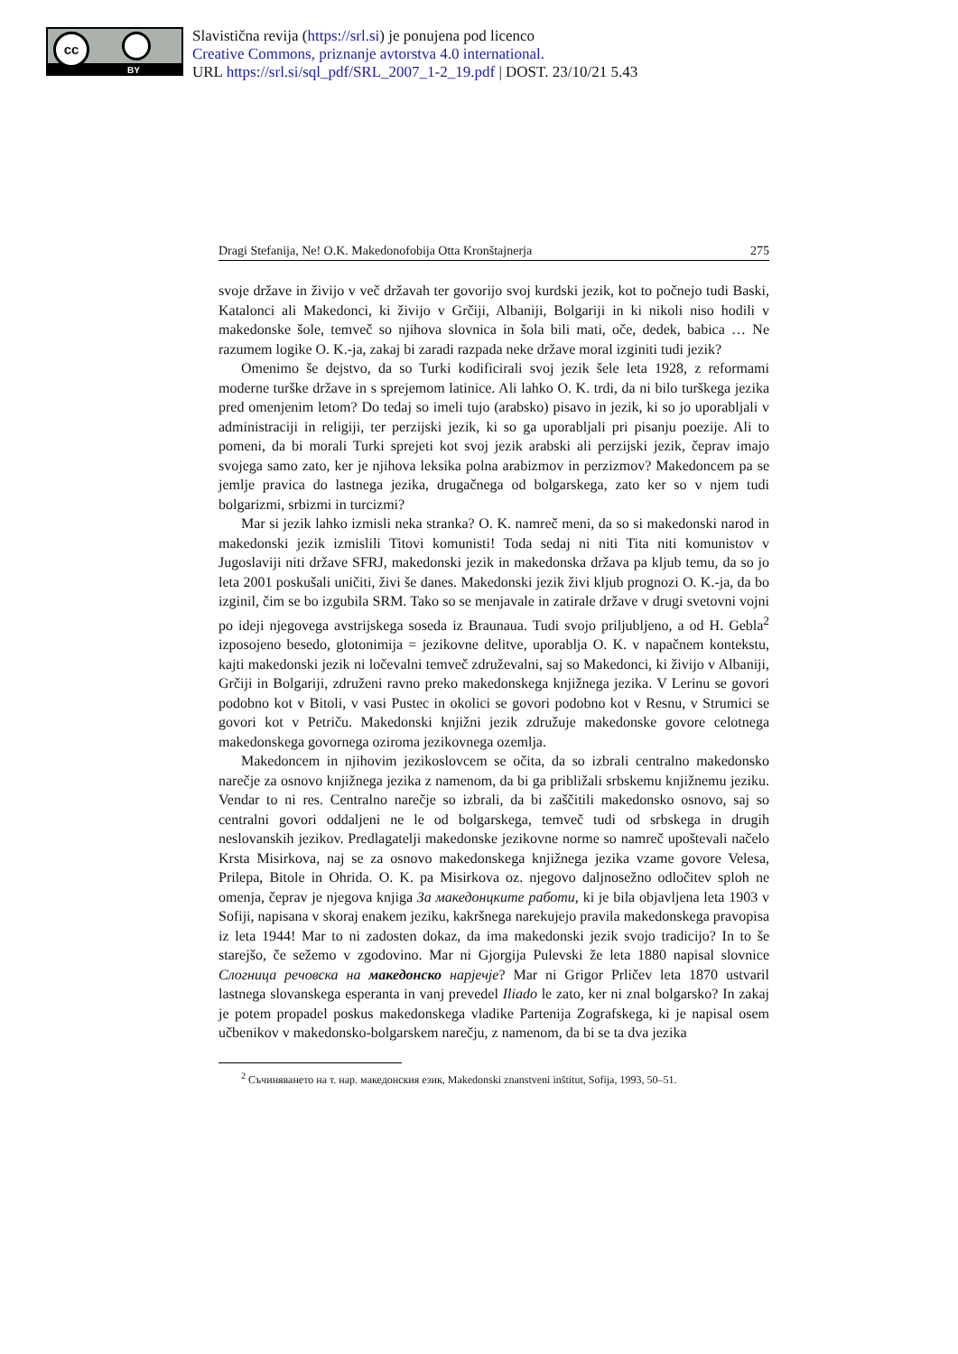cc
BY
Slavistična revija (https://srl.si) je ponujena pod licenco
Creative Commons, priznanje avtorstva 4.0 international.
URL https://srl.si/sql_pdf/SRL_2007_1-2_19.pdf | DOST. 23/10/21 5.43
Dragi Stefanija, Ne! O.K. Makedonofobija Otta Kronštajnerja 275
svoje države in živijo v več državah ter govorijo svoj kurdski jezik, kot to počnejo tudi Baski, Katalonci ali Makedonci, ki živijo v Grčiji, Albaniji, Bolgariji in ki nikoli niso hodili v makedonske šole, temveč so njihova slovnica in šola bili mati, oče, dedek, babica … Ne razumem logike O. K.-ja, zakaj bi zaradi razpada neke države moral izginiti tudi jezik?
Omenimo še dejstvo, da so Turki kodificirali svoj jezik šele leta 1928, z reformami moderne turške države in s sprejemom latinice. Ali lahko O. K. trdi, da ni bilo turškega jezika pred omenjenim letom? Do tedaj so imeli tujo (arabsko) pisavo in jezik, ki so jo uporabljali v administraciji in religiji, ter perzijski jezik, ki so ga uporabljali pri pisanju poezije. Ali to pomeni, da bi morali Turki sprejeti kot svoj jezik arabski ali perzijski jezik, čeprav imajo svojega samo zato, ker je njihova leksika polna arabizmov in perzizmov? Makedoncem pa se jemlje pravica do lastnega jezika, drugačnega od bolgarskega, zato ker so v njem tudi bolgarizmi, srbizmi in turcizmi?
Mar si jezik lahko izmisli neka stranka? O. K. namreč meni, da so si makedonski narod in makedonski jezik izmislili Titovi komunisti! Toda sedaj ni niti Tita niti komunistov v Jugoslaviji niti države SFRJ, makedonski jezik in makedonska država pa kljub temu, da so jo leta 2001 poskušali uničiti, živi še danes. Makedonski jezik živi kljub prognozi O. K.-ja, da bo izginil, čim se bo izgubila SRM. Tako so se menjavale in zatirale države v drugi svetovni vojni po ideji njegovega avstrijskega soseda iz Braunaua. Tudi svojo priljubljeno, a od H. Gebla<sup>2</sup> izposojeno besedo, glotonimija = jezikovne delitve, uporablja O. K. v napačnem kontekstu, kajti makedonski jezik ni ločevalni temveč združevalni, saj so Makedonci, ki živijo v Albaniji, Grčiji in Bolgariji, združeni ravno preko makedonskega knjižnega jezika. V Lerinu se govori podobno kot v Bitoli, v vasi Pustec in okolici se govori podobno kot v Resnu, v Strumici se govori kot v Petriču. Makedonski knjižni jezik združuje makedonske govore celotnega makedonskega govornega oziroma jezikovnega ozemlja.
Makedoncem in njihovim jezikoslovcem se očita, da so izbrali centralno makedonsko narečje za osnovo knjižnega jezika z namenom, da bi ga približali srbskemu knjižnemu jeziku. Vendar to ni res. Centralno narečje so izbrali, da bi zaščitili makedonsko osnovo, saj so centralni govori oddaljeni ne le od bolgarskega, temveč tudi od srbskega in drugih neslovanskih jezikov. Predlagatelji makedonske jezikovne norme so namreč upoštevali načelo Krsta Misirkova, naj se za osnovo makedonskega knjižnega jezika vzame govore Velesa, Prilepa, Bitole in Ohrida. O. K. pa Misirkova oz. njegovo daljnosežno odločitev sploh ne omenja, čeprav je njegova knjiga За македонцките работи, ki je bila objavljena leta 1903 v Sofiji, napisana v skoraj enakem jeziku, kakršnega narekujejo pravila makedonskega pravopisa iz leta 1944! Mar to ni zadosten dokaz, da ima makedonski jezik svojo tradicijo? In to še starejšo, če sežemo v zgodovino. Mar ni Gjorgija Pulevski že leta 1880 napisal slovnice Слогница речовска на македонско нарјечје? Mar ni Grigor Prličev leta 1870 ustvaril lastnega slovanskega esperanta in vanj prevedel Iliado le zato, ker ni znal bolgarsko? In zakaj je potem propadel poskus makedonskega vladike Partenija Zografskega, ki je napisal osem učbenikov v makedonsko-bolgarskem narečju, z namenom, da bi se ta dva jezika
<sup>2</sup> Съчиняването на т. нар. македонския език, Makedonski znanstveni inštitut, Sofija, 1993, 50–51.